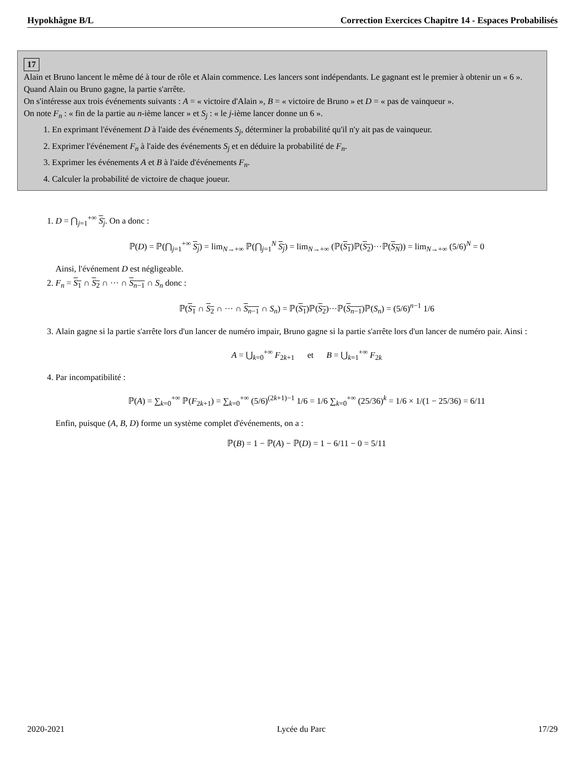Hypokhâgne B/L Correction Exercices Chapitre 14 - Espaces Probabilisés
17
Alain et Bruno lancent le même dé à tour de rôle et Alain commence. Les lancers sont indépendants. Le gagnant est le premier à obtenir un « 6 ». Quand Alain ou Bruno gagne, la partie s'arrête.
On s'intéresse aux trois événements suivants : A = « victoire d'Alain », B = « victoire de Bruno » et D = « pas de vainqueur ».
On note F<sub>n</sub> : « fin de la partie au n-ième lancer » et S<sub>j</sub> : « le j-ième lancer donne un 6 ».
1. En exprimant l'événement D à l'aide des événements S<sub>j</sub>, déterminer la probabilité qu'il n'y ait pas de vainqueur.
2. Exprimer l'événement F<sub>n</sub> à l'aide des événements S<sub>j</sub> et en déduire la probabilité de F<sub>n</sub>.
3. Exprimer les événements A et B à l'aide d'événements F<sub>n</sub>.
4. Calculer la probabilité de victoire de chaque joueur.
1. D = ⋂<sub>j=1</sub><sup>+∞</sup> S<sub>j</sub>. On a donc :
ℙ(D) = ℙ(⋂<sub>j=1</sub><sup>+∞</sup> S<sub>j</sub>) = lim<sub>N→+∞</sub> ℙ(⋂<sub>j=1</sub><sup>N</sup> S<sub>j</sub>) = lim<sub>N→+∞</sub> (ℙ(S<sub>1</sub>)ℙ(S<sub>2</sub>)···ℙ(S<sub>N</sub>)) = lim<sub>N→+∞</sub> (5/6)<sup>N</sup> = 0
Ainsi, l'événement D est négligeable.
2. F<sub>n</sub> = S<sub>1</sub> ∩ S<sub>2</sub> ∩ ··· ∩ S<sub>n−1</sub> ∩ S<sub>n</sub> donc :
ℙ(S<sub>1</sub> ∩ S<sub>2</sub> ∩ ··· ∩ S<sub>n−1</sub> ∩ S<sub>n</sub>) = ℙ(S<sub>1</sub>)ℙ(S<sub>2</sub>)···ℙ(S<sub>n−1</sub>)ℙ(S<sub>n</sub>) = (5/6)<sup>n−1</sup> 1/6
3. Alain gagne si la partie s'arrête lors d'un lancer de numéro impair, Bruno gagne si la partie s'arrête lors d'un lancer de numéro pair. Ainsi :
A = ⋃<sub>k=0</sub><sup>+∞</sup> F<sub>2k+1</sub> et B = ⋃<sub>k=1</sub><sup>+∞</sup> F<sub>2k</sub>
4. Par incompatibilité :
ℙ(A) = ∑<sub>k=0</sub><sup>+∞</sup> ℙ(F<sub>2k+1</sub>) = ∑<sub>k=0</sub><sup>+∞</sup> (5/6)<sup>(2k+1)−1</sup> 1/6 = 1/6 ∑<sub>k=0</sub><sup>+∞</sup> (25/36)<sup>k</sup> = 1/6 × 1/(1 − 25/36) = 6/11
Enfin, puisque (A, B, D) forme un système complet d'événements, on a :
ℙ(B) = 1 − ℙ(A) − ℙ(D) = 1 − 6/11 − 0 = 5/11
2020-2021 Lycée du Parc 17/29